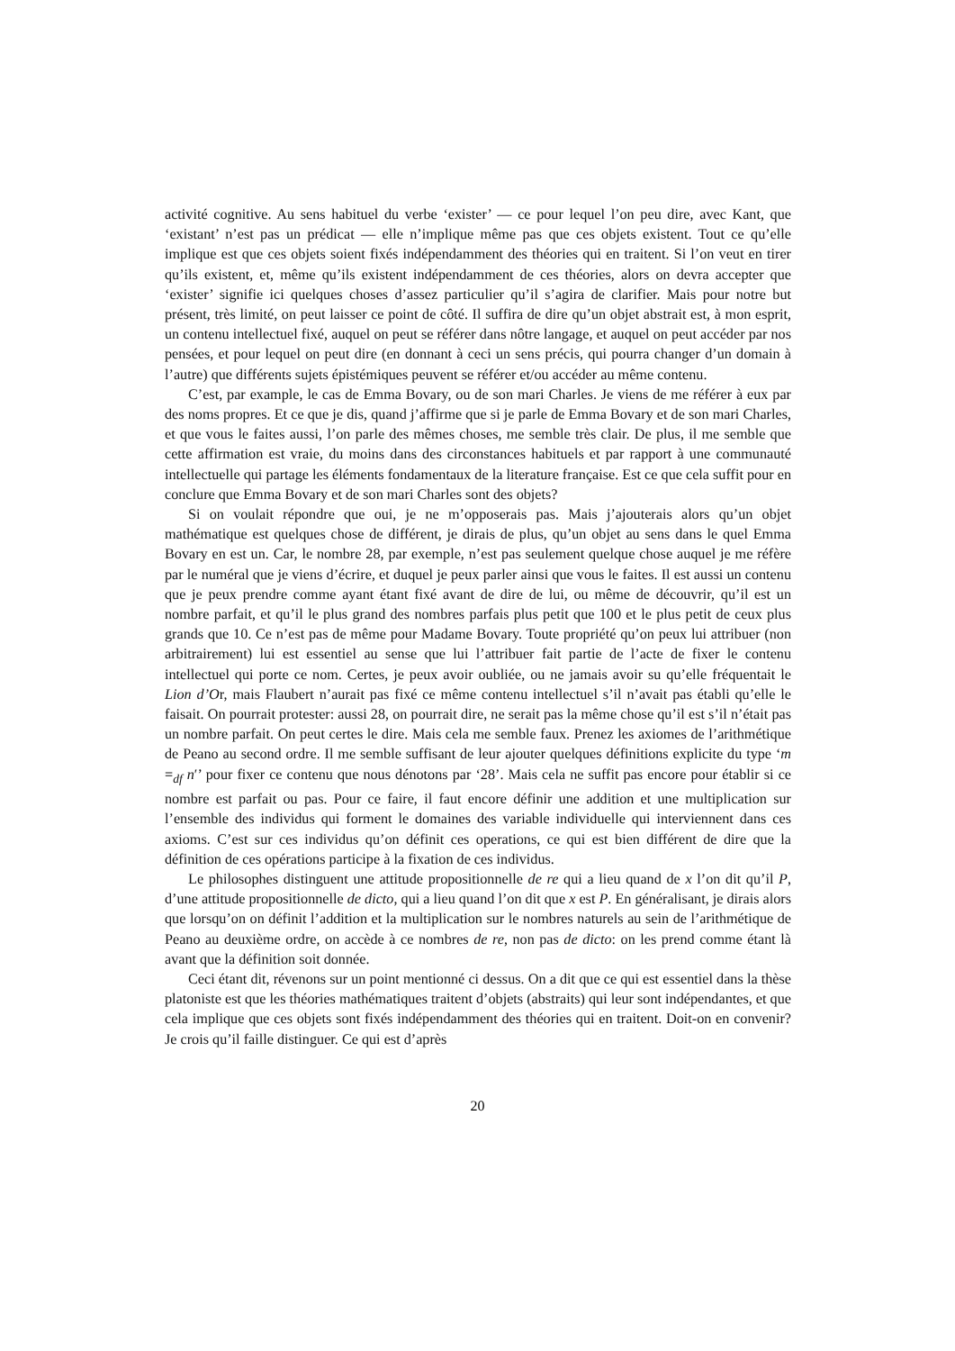activité cognitive. Au sens habituel du verbe ‘exister’ — ce pour lequel l’on peu dire, avec Kant, que ‘existant’ n’est pas un prédicat — elle n’implique même pas que ces objets existent. Tout ce qu’elle implique est que ces objets soient fixés indépendamment des théories qui en traitent. Si l’on veut en tirer qu’ils existent, et, même qu’ils existent indépendamment de ces théories, alors on devra accepter que ‘exister’ signifie ici quelques choses d’assez particulier qu’il s’agira de clarifier. Mais pour notre but présent, très limité, on peut laisser ce point de côté. Il suffira de dire qu’un objet abstrait est, à mon esprit, un contenu intellectuel fixé, auquel on peut se référer dans nôtre langage, et auquel on peut accéder par nos pensées, et pour lequel on peut dire (en donnant à ceci un sens précis, qui pourra changer d’un domain à l’autre) que différents sujets épistémiques peuvent se référer et/ou accéder au même contenu.
C’est, par example, le cas de Emma Bovary, ou de son mari Charles. Je viens de me référer à eux par des noms propres. Et ce que je dis, quand j’affirme que si je parle de Emma Bovary et de son mari Charles, et que vous le faites aussi, l’on parle des mêmes choses, me semble très clair. De plus, il me semble que cette affirmation est vraie, du moins dans des circonstances habituels et par rapport à une communauté intellectuelle qui partage les éléments fondamentaux de la literature française. Est ce que cela suffit pour en conclure que Emma Bovary et de son mari Charles sont des objets?
Si on voulait répondre que oui, je ne m’opposerais pas. Mais j’ajouterais alors qu’un objet mathématique est quelques chose de différent, je dirais de plus, qu’un objet au sens dans le quel Emma Bovary en est un. Car, le nombre 28, par exemple, n’est pas seulement quelque chose auquel je me réfère par le numéral que je viens d’écrire, et duquel je peux parler ainsi que vous le faites. Il est aussi un contenu que je peux prendre comme ayant étant fixé avant de dire de lui, ou même de découvrir, qu’il est un nombre parfait, et qu’il le plus grand des nombres parfais plus petit que 100 et le plus petit de ceux plus grands que 10. Ce n’est pas de même pour Madame Bovary. Toute propriété qu’on peux lui attribuer (non arbitrairement) lui est essentiel au sense que lui l’attribuer fait partie de l’acte de fixer le contenu intellectuel qui porte ce nom. Certes, je peux avoir oubliée, ou ne jamais avoir su qu’elle fréquentait le Lion d’Or, mais Flaubert n’aurait pas fixé ce même contenu intellectuel s’il n’avait pas établi qu’elle le faisait. On pourrait protester: aussi 28, on pourrait dire, ne serait pas la même chose qu’il est s’il n’était pas un nombre parfait. On peut certes le dire. Mais cela me semble faux. Prenez les axiomes de l’arithmétique de Peano au second ordre. Il me semble suffisant de leur ajouter quelques définitions explicite du type ‘m =<sub>df</sub> n′’ pour fixer ce contenu que nous dénotons par ‘28’. Mais cela ne suffit pas encore pour établir si ce nombre est parfait ou pas. Pour ce faire, il faut encore définir une addition et une multiplication sur l’ensemble des individus qui forment le domaines des variable individuelle qui interviennent dans ces axioms. C’est sur ces individus qu’on définit ces operations, ce qui est bien différent de dire que la définition de ces opérations participe à la fixation de ces individus.
Le philosophes distinguent une attitude propositionnelle de re qui a lieu quand de x l’on dit qu’il P, d’une attitude propositionnelle de dicto, qui a lieu quand l’on dit que x est P. En généralisant, je dirais alors que lorsqu’on on définit l’addition et la multiplication sur le nombres naturels au sein de l’arithmétique de Peano au deuxième ordre, on accède à ce nombres de re, non pas de dicto: on les prend comme étant là avant que la définition soit donnée.
Ceci étant dit, révenons sur un point mentionné ci dessus. On a dit que ce qui est essentiel dans la thèse platoniste est que les théories mathématiques traitent d’objets (abstraits) qui leur sont indépendantes, et que cela implique que ces objets sont fixés indépendamment des théories qui en traitent. Doit-on en convenir? Je crois qu’il faille distinguer. Ce qui est d’après
20